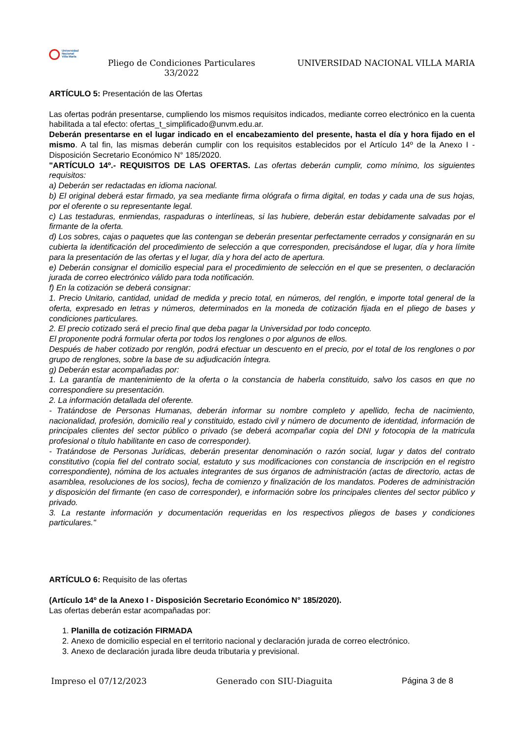Universidad
Nacional
Villa María
Pliego de Condiciones Particulares 33/2022
UNIVERSIDAD NACIONAL VILLA MARIA
ARTÍCULO 5: Presentación de las Ofertas
Las ofertas podrán presentarse, cumpliendo los mismos requisitos indicados, mediante correo electrónico en la cuenta habilitada a tal efecto: ofertas_t_simplificado@unvm.edu.ar.
Deberán presentarse en el lugar indicado en el encabezamiento del presente, hasta el día y hora fijado en el mismo. A tal fin, las mismas deberán cumplir con los requisitos establecidos por el Artículo 14º de la Anexo I - Disposición Secretario Económico N° 185/2020.
"ARTÍCULO 14º.- REQUISITOS DE LAS OFERTAS. Las ofertas deberán cumplir, como mínimo, los siguientes requisitos:
a) Deberán ser redactadas en idioma nacional.
b) El original deberá estar firmado, ya sea mediante firma ológrafa o firma digital, en todas y cada una de sus hojas, por el oferente o su representante legal.
c) Las testaduras, enmiendas, raspaduras o interlíneas, si las hubiere, deberán estar debidamente salvadas por el firmante de la oferta.
d) Los sobres, cajas o paquetes que las contengan se deberán presentar perfectamente cerrados y consignarán en su cubierta la identificación del procedimiento de selección a que corresponden, precisándose el lugar, día y hora límite para la presentación de las ofertas y el lugar, día y hora del acto de apertura.
e) Deberán consignar el domicilio especial para el procedimiento de selección en el que se presenten, o declaración jurada de correo electrónico válido para toda notificación.
f) En la cotización se deberá consignar:
1. Precio Unitario, cantidad, unidad de medida y precio total, en números, del renglón, e importe total general de la oferta, expresado en letras y números, determinados en la moneda de cotización fijada en el pliego de bases y condiciones particulares.
2. El precio cotizado será el precio final que deba pagar la Universidad por todo concepto.
El proponente podrá formular oferta por todos los renglones o por algunos de ellos.
Después de haber cotizado por renglón, podrá efectuar un descuento en el precio, por el total de los renglones o por grupo de renglones, sobre la base de su adjudicación íntegra.
g) Deberán estar acompañadas por:
1. La garantía de mantenimiento de la oferta o la constancia de haberla constituido, salvo los casos en que no correspondiere su presentación.
2. La información detallada del oferente.
- Tratándose de Personas Humanas, deberán informar su nombre completo y apellido, fecha de nacimiento, nacionalidad, profesión, domicilio real y constituido, estado civil y número de documento de identidad, información de principales clientes del sector público o privado (se deberá acompañar copia del DNI y fotocopia de la matricula profesional o título habilitante en caso de corresponder).
- Tratándose de Personas Jurídicas, deberán presentar denominación o razón social, lugar y datos del contrato constitutivo (copia fiel del contrato social, estatuto y sus modificaciones con constancia de inscripción en el registro correspondiente), nómina de los actuales integrantes de sus órganos de administración (actas de directorio, actas de asamblea, resoluciones de los socios), fecha de comienzo y finalización de los mandatos. Poderes de administración y disposición del firmante (en caso de corresponder), e información sobre los principales clientes del sector público y privado.
3. La restante información y documentación requeridas en los respectivos pliegos de bases y condiciones particulares."
ARTÍCULO 6: Requisito de las ofertas
(Artículo 14º de la Anexo I - Disposición Secretario Económico N° 185/2020).
Las ofertas deberán estar acompañadas por:
1. Planilla de cotización FIRMADA
2. Anexo de domicilio especial en el territorio nacional y declaración jurada de correo electrónico.
3. Anexo de declaración jurada libre deuda tributaria y previsional.
Impreso el 07/12/2023 Generado con SIU-Diaguita Página 3 de 8